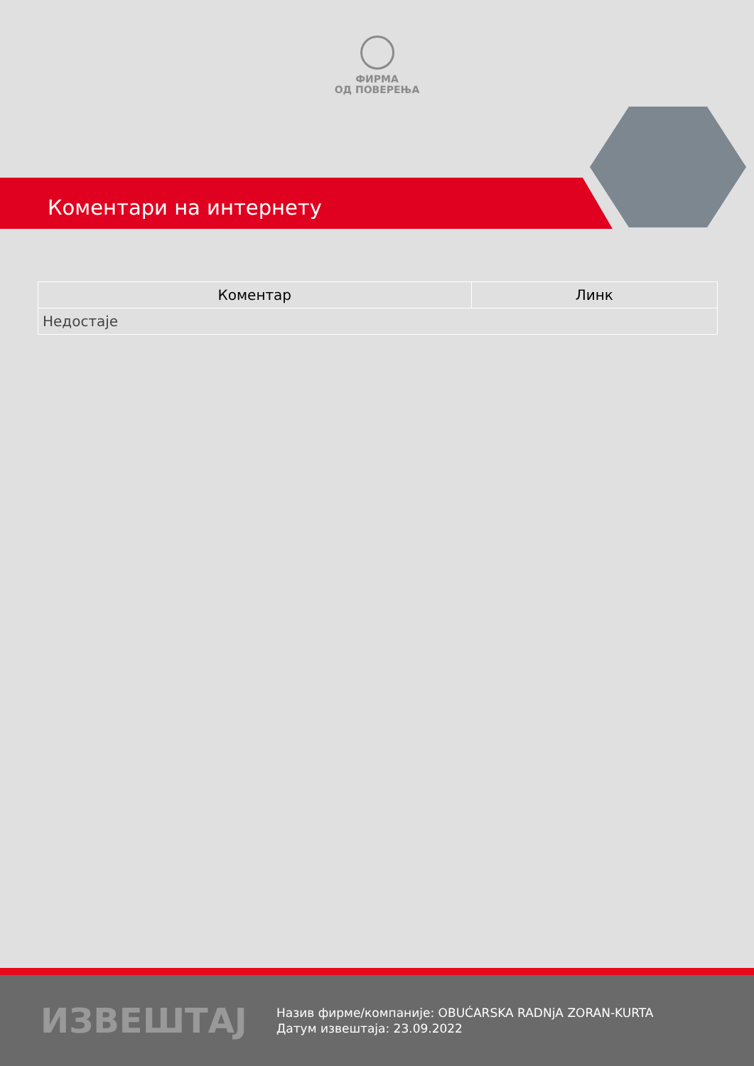ФИРМА
ОД ПОВЕРЕЊА
Коментари на интернету
| Коментар | Линк |
| --- | --- |
| Недостаје | |
ИЗВЕШТАЈ
Назив фирме/компаније: OBUĆARSKA RADNjA ZORAN-KURTA
Датум извештаја: 23.09.2022